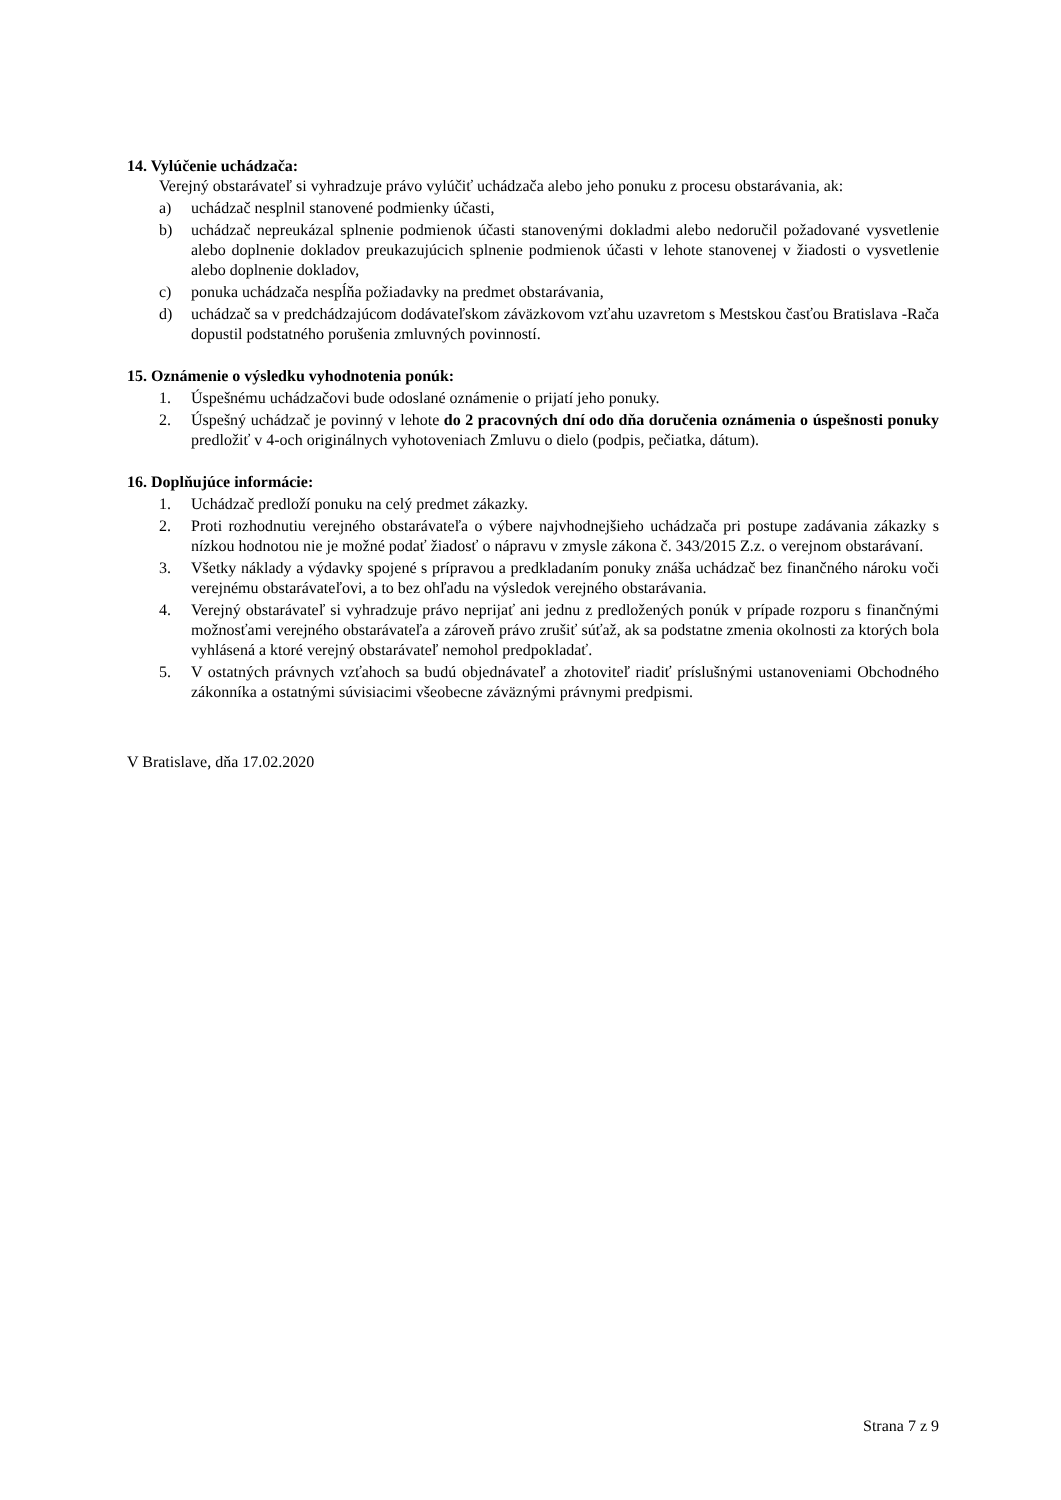14. Vylúčenie uchádzača:
Verejný obstarávateľ si vyhradzuje právo vylúčiť uchádzača alebo jeho ponuku z procesu obstarávania, ak:
a) uchádzač nesplnil stanovené podmienky účasti,
b) uchádzač nepreukázal splnenie podmienok účasti stanovenými dokladmi alebo nedoručil požadované vysvetlenie alebo doplnenie dokladov preukazujúcich splnenie podmienok účasti v lehote stanovenej v žiadosti o vysvetlenie alebo doplnenie dokladov,
c) ponuka uchádzača nespĺňa požiadavky na predmet obstarávania,
d) uchádzač sa v predchádzajúcom dodávateľskom záväzkovom vzťahu uzavretom s Mestskou časťou Bratislava -Rača dopustil podstatného porušenia zmluvných povinností.
15. Oznámenie o výsledku vyhodnotenia ponúk:
1. Úspešnému uchádzačovi bude odoslané oznámenie o prijatí jeho ponuky.
2. Úspešný uchádzač je povinný v lehote do 2 pracovných dní odo dňa doručenia oznámenia o úspešnosti ponuky predložiť v 4-och originálnych vyhotoveniach Zmluvu o dielo (podpis, pečiatka, dátum).
16. Doplňujúce informácie:
1. Uchádzač predloží ponuku na celý predmet zákazky.
2. Proti rozhodnutiu verejného obstarávateľa o výbere najvhodnejšieho uchádzača pri postupe zadávania zákazky s nízkou hodnotou nie je možné podať žiadosť o nápravu v zmysle zákona č. 343/2015 Z.z. o verejnom obstarávaní.
3. Všetky náklady a výdavky spojené s prípravou a predkladaním ponuky znáša uchádzač bez finančného nároku voči verejnému obstarávateľovi, a to bez ohľadu na výsledok verejného obstarávania.
4. Verejný obstarávateľ si vyhradzuje právo neprijať ani jednu z predložených ponúk v prípade rozporu s finančnými možnosťami verejného obstarávateľa a zároveň právo zrušiť súťaž, ak sa podstatne zmenia okolnosti za ktorých bola vyhlásená a ktoré verejný obstarávateľ nemohol predpokladať.
5. V ostatných právnych vzťahoch sa budú objednávateľ a zhotoviteľ riadiť príslušnými ustanoveniami Obchodného zákonníka a ostatnými súvisiacimi všeobecne záväznými právnymi predpismi.
V Bratislave, dňa 17.02.2020
Strana 7 z 9